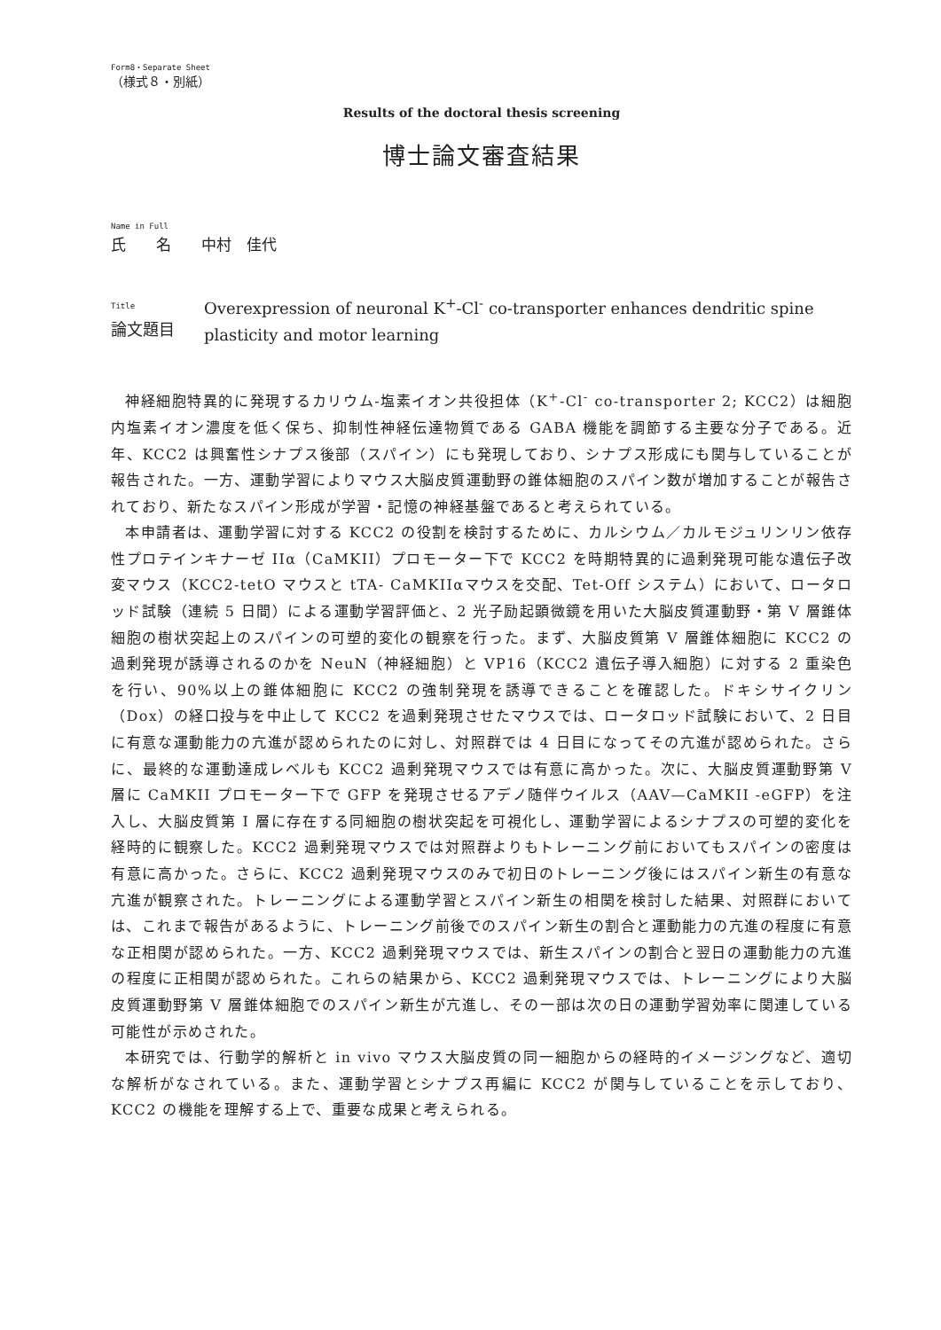Form8・Separate Sheet
（様式８・別紙）
Results of the doctoral thesis screening
博士論文審査結果
Name in Full
氏　　名　　中村　佳代
Title
論文題目
Overexpression of neuronal K<sup>+</sup>-Cl<sup>-</sup> co-transporter enhances dendritic spine plasticity and motor learning
神経細胞特異的に発現するカリウム-塩素イオン共役担体（K<sup>+</sup>-Cl<sup>-</sup> co-transporter 2; KCC2）は細胞内塩素イオン濃度を低く保ち、抑制性神経伝達物質である GABA 機能を調節する主要な分子である。近年、KCC2 は興奮性シナプス後部（スパイン）にも発現しており、シナプス形成にも関与していることが報告された。一方、運動学習によりマウス大脳皮質運動野の錐体細胞のスパイン数が増加することが報告されており、新たなスパイン形成が学習・記憶の神経基盤であると考えられている。
本申請者は、運動学習に対する KCC2 の役割を検討するために、カルシウム／カルモジュリンリン依存性プロテインキナーゼ IIα（CaMKII）プロモーター下で KCC2 を時期特異的に過剰発現可能な遺伝子改変マウス（KCC2-tetO マウスと tTA- CaMKIIαマウスを交配、Tet-Off システム）において、ロータロッド試験（連続 5 日間）による運動学習評価と、2 光子励起顕微鏡を用いた大脳皮質運動野・第 V 層錐体細胞の樹状突起上のスパインの可塑的変化の観察を行った。まず、大脳皮質第 V 層錐体細胞に KCC2 の過剰発現が誘導されるのかを NeuN（神経細胞）と VP16（KCC2 遺伝子導入細胞）に対する 2 重染色を行い、90%以上の錐体細胞に KCC2 の強制発現を誘導できることを確認した。ドキシサイクリン（Dox）の経口投与を中止して KCC2 を過剰発現させたマウスでは、ロータロッド試験において、2 日目に有意な運動能力の亢進が認められたのに対し、対照群では 4 日目になってその亢進が認められた。さらに、最終的な運動達成レベルも KCC2 過剰発現マウスでは有意に高かった。次に、大脳皮質運動野第 V 層に CaMKII プロモーター下で GFP を発現させるアデノ随伴ウイルス（AAV—CaMKII -eGFP）を注入し、大脳皮質第 I 層に存在する同細胞の樹状突起を可視化し、運動学習によるシナプスの可塑的変化を経時的に観察した。KCC2 過剰発現マウスでは対照群よりもトレーニング前においてもスパインの密度は有意に高かった。さらに、KCC2 過剰発現マウスのみで初日のトレーニング後にはスパイン新生の有意な亢進が観察された。トレーニングによる運動学習とスパイン新生の相関を検討した結果、対照群においては、これまで報告があるように、トレーニング前後でのスパイン新生の割合と運動能力の亢進の程度に有意な正相関が認められた。一方、KCC2 過剰発現マウスでは、新生スパインの割合と翌日の運動能力の亢進の程度に正相関が認められた。これらの結果から、KCC2 過剰発現マウスでは、トレーニングにより大脳皮質運動野第 V 層錐体細胞でのスパイン新生が亢進し、その一部は次の日の運動学習効率に関連している可能性が示めされた。
本研究では、行動学的解析と in vivo マウス大脳皮質の同一細胞からの経時的イメージングなど、適切な解析がなされている。また、運動学習とシナプス再編に KCC2 が関与していることを示しており、KCC2 の機能を理解する上で、重要な成果と考えられる。